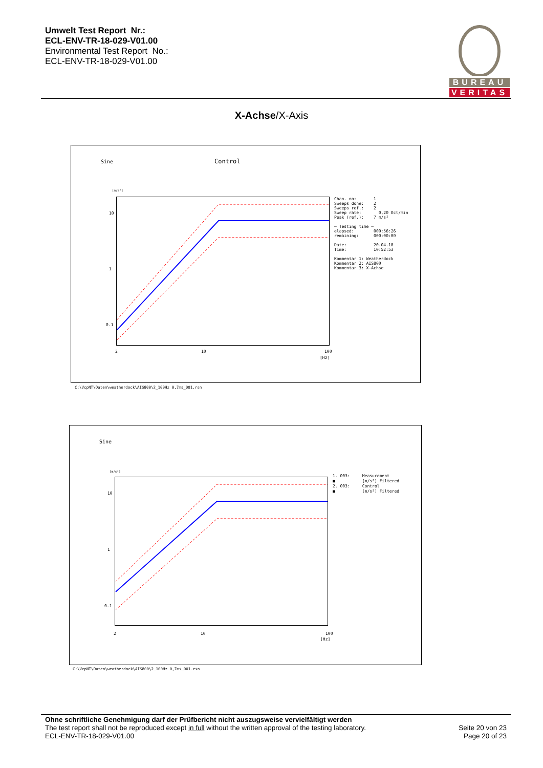Umwelt Test Report Nr.:
ECL-ENV-TR-18-029-V01.00
Environmental Test Report No.:
ECL-ENV-TR-18-029-V01.00
BUREAU
VERITAS
X-Achse/X-Axis
Sine Control
[m/s²]
Chan. no: 1 Sweeps done: 2 Sweeps ref.: 2 Sweep rate: 0,20 Oct/min Peak (ref.): 7 m/s² — Testing time — elapsed: 000:56:26 remaining: 000:00:00 Date: 20.04.18 Time: 10:52:53 Kommentar 1: Weatherdock Kommentar 2: AIS800 Kommentar 3: X-Achse
10
1
0.1
2 10 100
[Hz]
C:\VcpNT\Daten\weatherdock\AIS800\2_100Hz 0,7ms_001.rsn
Sine
[m/s²]
1. 003: Measurement ■ [m/s²] Filtered 2. 003: Control ■ [m/s²] Filtered
10
1
0.1
2 10 100
[Hz]
C:\VcpNT\Daten\weatherdock\AIS800\2_100Hz 0,7ms_001.rsn
Ohne schriftliche Genehmigung darf der Prüfbericht nicht auszugsweise vervielfältigt werden
The test report shall not be reproduced except in full without the written approval of the testing laboratory.
ECL-ENV-TR-18-029-V01.00
Seite 20 von 23
Page 20 of 23